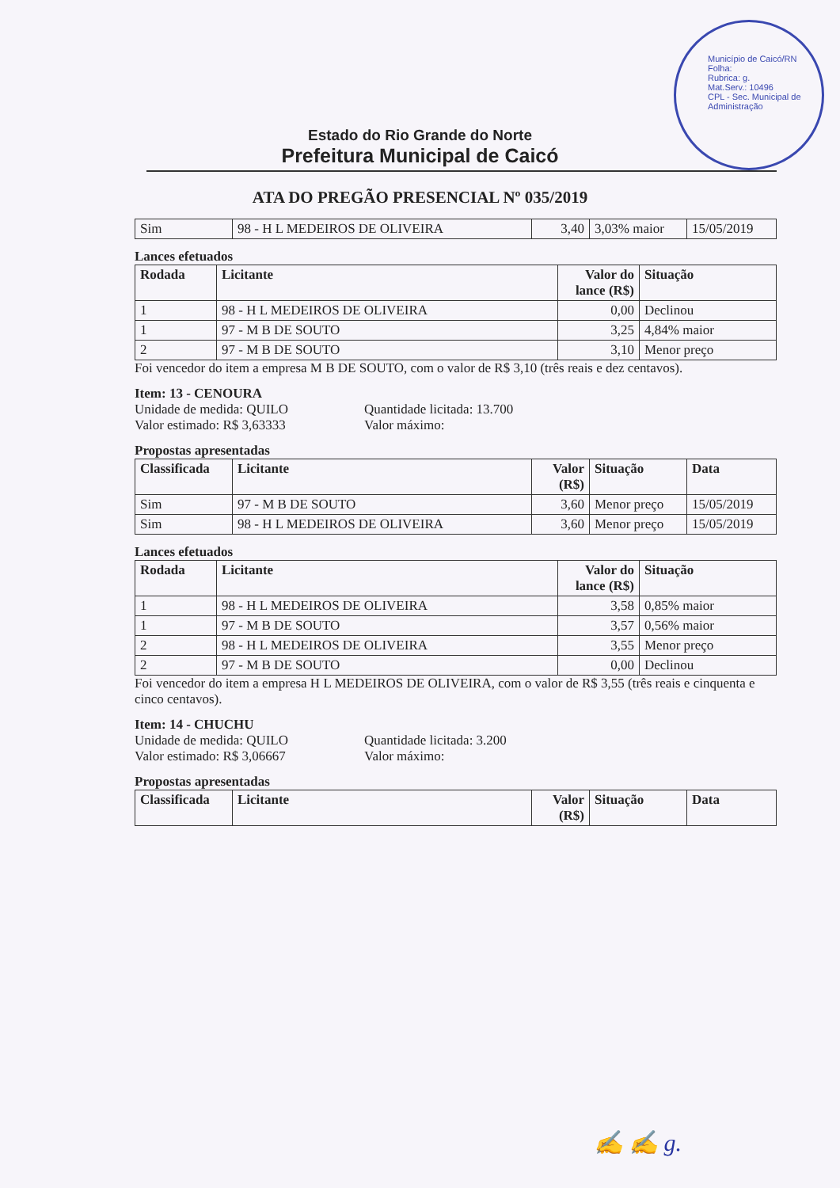Município de Caicó/RN
Folha:
Rubrica: g.
Mat.Serv.: 10496
CPL - Sec. Municipal de Administração
Estado do Rio Grande do Norte
Prefeitura Municipal de Caicó
ATA DO PREGÃO PRESENCIAL Nº 035/2019
| Sim | 98 - H L MEDEIROS DE OLIVEIRA | 3,40 | 3,03% maior | 15/05/2019 |
Lances efetuados
| Rodada | Licitante | Valor do lance (R$) | Situação |
| --- | --- | --- | --- |
| 1 | 98 - H L MEDEIROS DE OLIVEIRA | 0,00 | Declinou |
| 1 | 97 - M B DE SOUTO | 3,25 | 4,84% maior |
| 2 | 97 - M B DE SOUTO | 3,10 | Menor preço |
Foi vencedor do item a empresa M B DE SOUTO, com o valor de R$ 3,10 (três reais e dez centavos).
Item: 13 - CENOURA
Unidade de medida: QUILO
Quantidade licitada: 13.700
Valor estimado: R$ 3,63333
Valor máximo:
Propostas apresentadas
| Classificada | Licitante | Valor (R$) | Situação | Data |
| --- | --- | --- | --- | --- |
| Sim | 97 - M B DE SOUTO | 3,60 | Menor preço | 15/05/2019 |
| Sim | 98 - H L MEDEIROS DE OLIVEIRA | 3,60 | Menor preço | 15/05/2019 |
Lances efetuados
| Rodada | Licitante | Valor do lance (R$) | Situação |
| --- | --- | --- | --- |
| 1 | 98 - H L MEDEIROS DE OLIVEIRA | 3,58 | 0,85% maior |
| 1 | 97 - M B DE SOUTO | 3,57 | 0,56% maior |
| 2 | 98 - H L MEDEIROS DE OLIVEIRA | 3,55 | Menor preço |
| 2 | 97 - M B DE SOUTO | 0,00 | Declinou |
Foi vencedor do item a empresa H L MEDEIROS DE OLIVEIRA, com o valor de R$ 3,55 (três reais e cinquenta e cinco centavos).
Item: 14 - CHUCHU
Unidade de medida: QUILO
Quantidade licitada: 3.200
Valor estimado: R$ 3,06667
Valor máximo:
Propostas apresentadas
| Classificada | Licitante | Valor (R$) | Situação | Data |
| --- | --- | --- | --- | --- |
✍ ✍ g.